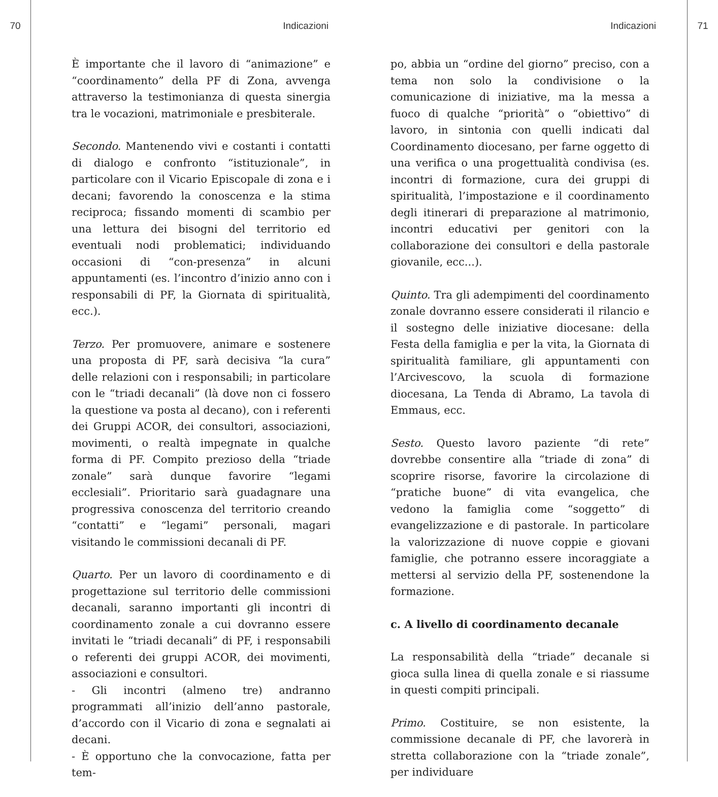70 Indicazioni
È importante che il lavoro di “animazione” e “coordinamento” della PF di Zona, avvenga attraverso la testimonianza di questa sinergia tra le vocazioni, matrimoniale e presbiterale.
Secondo. Mantenendo vivi e costanti i contatti di dialogo e confronto “istituzionale”, in particolare con il Vicario Episcopale di zona e i decani; favorendo la conoscenza e la stima reciproca; fissando momenti di scambio per una lettura dei bisogni del territorio ed eventuali nodi problematici; individuando occasioni di “con-presenza” in alcuni appuntamenti (es. l’incontro d’inizio anno con i responsabili di PF, la Giornata di spiritualità, ecc.).
Terzo. Per promuovere, animare e sostenere una proposta di PF, sarà decisiva “la cura” delle relazioni con i responsabili; in particolare con le “triadi decanali” (là dove non ci fossero la questione va posta al decano), con i referenti dei Gruppi ACOR, dei consultori, associazioni, movimenti, o realtà impegnate in qualche forma di PF. Compito prezioso della “triade zonale” sarà dunque favorire “legami ecclesiali”. Prioritario sarà guadagnare una progressiva conoscenza del territorio creando “contatti” e “legami” personali, magari visitando le commissioni decanali di PF.
Quarto. Per un lavoro di coordinamento e di progettazione sul territorio delle commissioni decanali, saranno importanti gli incontri di coordinamento zonale a cui dovranno essere invitati le “triadi decanali” di PF, i responsabili o referenti dei gruppi ACOR, dei movimenti, associazioni e consultori.
- Gli incontri (almeno tre) andranno programmati all’inizio dell’anno pastorale, d’accordo con il Vicario di zona e segnalati ai decani.
- È opportuno che la convocazione, fatta per tem-
Indicazioni 71
po, abbia un “ordine del giorno” preciso, con a tema non solo la condivisione o la comunicazione di iniziative, ma la messa a fuoco di qualche “priorità” o “obiettivo” di lavoro, in sintonia con quelli indicati dal Coordinamento diocesano, per farne oggetto di una verifica o una progettualità condivisa (es. incontri di formazione, cura dei gruppi di spiritualità, l’impostazione e il coordinamento degli itinerari di preparazione al matrimonio, incontri educativi per genitori con la collaborazione dei consultori e della pastorale giovanile, ecc...).
Quinto. Tra gli adempimenti del coordinamento zonale dovranno essere considerati il rilancio e il sostegno delle iniziative diocesane: della Festa della famiglia e per la vita, la Giornata di spiritualità familiare, gli appuntamenti con l’Arcivescovo, la scuola di formazione diocesana, La Tenda di Abramo, La tavola di Emmaus, ecc.
Sesto. Questo lavoro paziente “di rete” dovrebbe consentire alla “triade di zona” di scoprire risorse, favorire la circolazione di “pratiche buone” di vita evangelica, che vedono la famiglia come “soggetto” di evangelizzazione e di pastorale. In particolare la valorizzazione di nuove coppie e giovani famiglie, che potranno essere incoraggiate a mettersi al servizio della PF, sostenendone la formazione.
c. A livello di coordinamento decanale
La responsabilità della “triade” decanale si gioca sulla linea di quella zonale e si riassume in questi compiti principali.
Primo. Costituire, se non esistente, la commissione decanale di PF, che lavorerà in stretta collaborazione con la “triade zonale”, per individuare